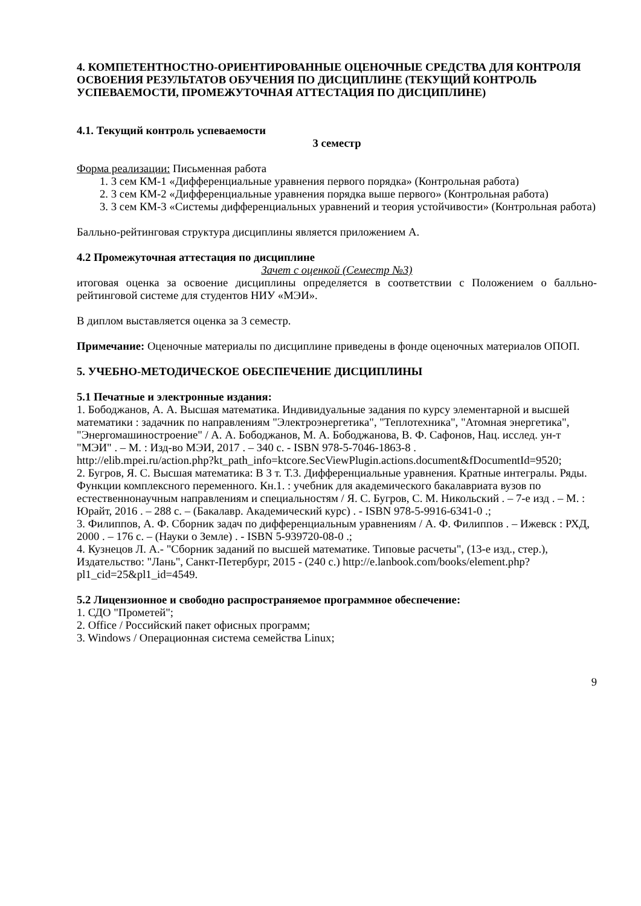4. КОМПЕТЕНТНОСТНО-ОРИЕНТИРОВАННЫЕ ОЦЕНОЧНЫЕ СРЕДСТВА ДЛЯ КОНТРОЛЯ ОСВОЕНИЯ РЕЗУЛЬТАТОВ ОБУЧЕНИЯ ПО ДИСЦИПЛИНЕ (ТЕКУЩИЙ КОНТРОЛЬ УСПЕВАЕМОСТИ, ПРОМЕЖУТОЧНАЯ АТТЕСТАЦИЯ ПО ДИСЦИПЛИНЕ)
4.1. Текущий контроль успеваемости
3 семестр
Форма реализации: Письменная работа
1. 3 сем КМ-1 «Дифференциальные уравнения первого порядка» (Контрольная работа)
2. 3 сем КМ-2 «Дифференциальные уравнения порядка выше первого» (Контрольная работа)
3. 3 сем КМ-3 «Системы дифференциальных уравнений и теория устойчивости» (Контрольная работа)
Балльно-рейтинговая структура дисциплины является приложением А.
4.2 Промежуточная аттестация по дисциплине
Зачет с оценкой (Семестр №3)
итоговая оценка за освоение дисциплины определяется в соответствии с Положением о балльно-рейтинговой системе для студентов НИУ «МЭИ».
В диплом выставляется оценка за 3 семестр.
Примечание: Оценочные материалы по дисциплине приведены в фонде оценочных материалов ОПОП.
5. УЧЕБНО-МЕТОДИЧЕСКОЕ ОБЕСПЕЧЕНИЕ ДИСЦИПЛИНЫ
5.1 Печатные и электронные издания:
1. Бободжанов, А. А. Высшая математика. Индивидуальные задания по курсу элементарной и высшей математики : задачник по направлениям "Электроэнергетика", "Теплотехника", "Атомная энергетика", "Энергомашиностроение" / А. А. Бободжанов, М. А. Бободжанова, В. Ф. Сафонов, Нац. исслед. ун-т "МЭИ" . – М. : Изд-во МЭИ, 2017 . – 340 с. - ISBN 978-5-7046-1863-8 .
http://elib.mpei.ru/action.php?kt_path_info=ktcore.SecViewPlugin.actions.document&fDocumentId=9520;
2. Бугров, Я. С. Высшая математика: В 3 т. Т.3. Дифференциальные уравнения. Кратные интегралы. Ряды. Функции комплексного переменного. Кн.1. : учебник для академического бакалавриата вузов по естественнонаучным направлениям и специальностям / Я. С. Бугров, С. М. Никольский . – 7-е изд . – М. : Юрайт, 2016 . – 288 с. – (Бакалавр. Академический курс) . - ISBN 978-5-9916-6341-0 .;
3. Филиппов, А. Ф. Сборник задач по дифференциальным уравнениям / А. Ф. Филиппов . – Ижевск : РХД, 2000 . – 176 с. – (Науки о Земле) . - ISBN 5-939720-08-0 .;
4. Кузнецов Л. А.- "Сборник заданий по высшей математике. Типовые расчеты", (13-е изд., стер.), Издательство: "Лань", Санкт-Петербург, 2015 - (240 с.) http://e.lanbook.com/books/element.php?pl1_cid=25&pl1_id=4549.
5.2 Лицензионное и свободно распространяемое программное обеспечение:
1. СДО "Прометей";
2. Office / Российский пакет офисных программ;
3. Windows / Операционная система семейства Linux;
9